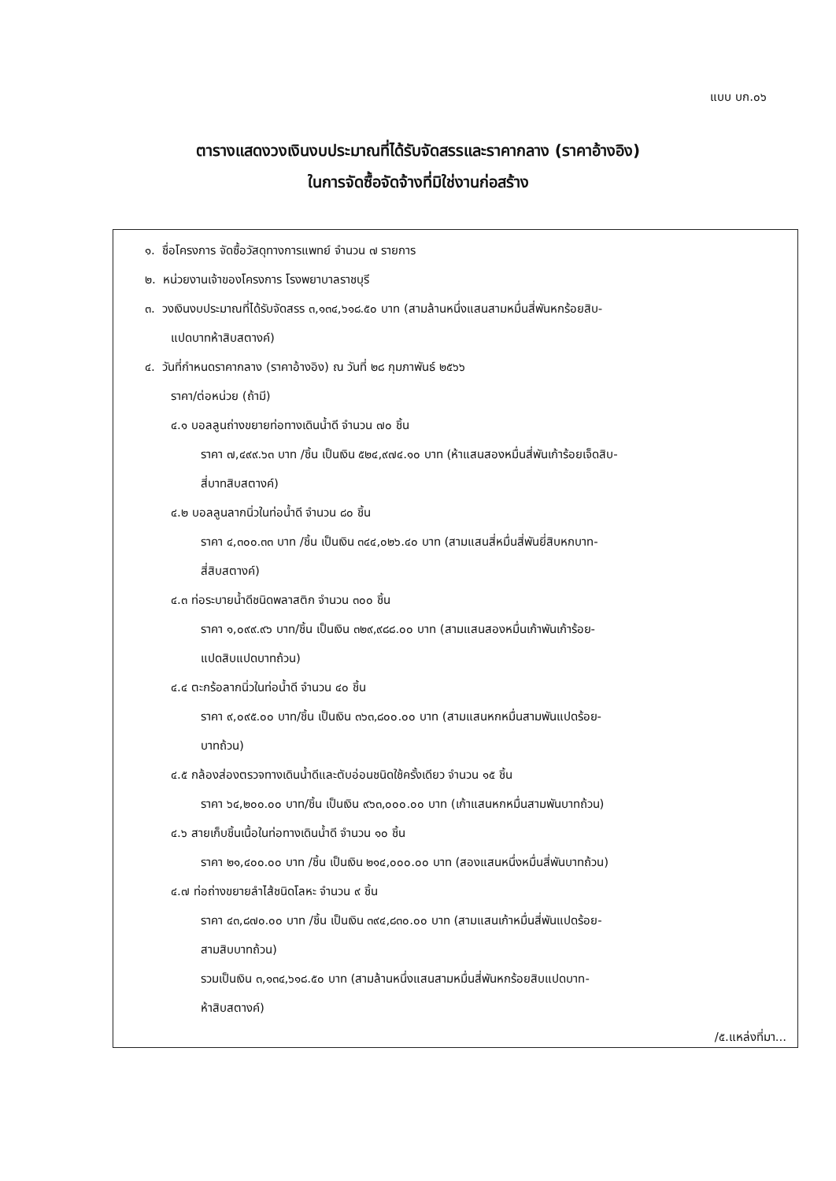แบบ บก.๐๖
ตารางแสดงวงเงินงบประมาณที่ได้รับจัดสรรและราคากลาง (ราคาอ้างอิง)
ในการจัดซื้อจัดจ้างที่มิใช่งานก่อสร้าง
๑. ชื่อโครงการ จัดซื้อวัสดุทางการแพทย์ จำนวน ๗ รายการ
๒. หน่วยงานเจ้าของโครงการ โรงพยาบาลราชบุรี
๓. วงเงินงบประมาณที่ได้รับจัดสรร ๓,๑๓๔,๖๑๘.๕๐ บาท (สามล้านหนึ่งแสนสามหมื่นสี่พันหกร้อยสิบ-
แปดบาทห้าสิบสตางค์)
๔. วันที่กำหนดราคากลาง (ราคาอ้างอิง) ณ วันที่ ๒๘ กุมภาพันธ์ ๒๕๖๖
ราคา/ต่อหน่วย (ถ้ามี)
๔.๑ บอลลูนถ่างขยายท่อทางเดินน้ำดี จำนวน ๗๐ ชิ้น
ราคา ๗,๔๙๙.๖๓ บาท /ชิ้น เป็นเงิน ๕๒๔,๙๗๔.๑๐ บาท (ห้าแสนสองหมื่นสี่พันเก้าร้อยเจ็ดสิบ-
สี่บาทสิบสตางค์)
๔.๒ บอลลูนลากนิ่วในท่อน้ำดี จำนวน ๘๐ ชิ้น
ราคา ๔,๓๐๐.๓๓ บาท /ชิ้น เป็นเงิน ๓๔๔,๐๒๖.๔๐ บาท (สามแสนสี่หมื่นสี่พันยี่สิบหกบาท-
สี่สิบสตางค์)
๔.๓ ท่อระบายน้ำดีชนิดพลาสติก จำนวน ๓๐๐ ชิ้น
ราคา ๑,๐๙๙.๙๖ บาท/ชิ้น เป็นเงิน ๓๒๙,๙๘๘.๐๐ บาท (สามแสนสองหมื่นเก้าพันเก้าร้อย-
แปดสิบแปดบาทถ้วน)
๔.๔ ตะกร้อลากนิ่วในท่อน้ำดี จำนวน ๔๐ ชิ้น
ราคา ๙,๐๙๕.๐๐ บาท/ชิ้น เป็นเงิน ๓๖๓,๘๐๐.๐๐ บาท (สามแสนหกหมื่นสามพันแปดร้อย-
บาทถ้วน)
๔.๕ กล้องส่องตรวจทางเดินน้ำดีและตับอ่อนชนิดใช้ครั้งเดียว จำนวน ๑๕ ชิ้น
ราคา ๖๔,๒๐๐.๐๐ บาท/ชิ้น เป็นเงิน ๙๖๓,๐๐๐.๐๐ บาท (เก้าแสนหกหมื่นสามพันบาทถ้วน)
๔.๖ สายเก็บชิ้นเนื้อในท่อทางเดินน้ำดี จำนวน ๑๐ ชิ้น
ราคา ๒๑,๔๐๐.๐๐ บาท /ชิ้น เป็นเงิน ๒๑๔,๐๐๐.๐๐ บาท (สองแสนหนึ่งหมื่นสี่พันบาทถ้วน)
๔.๗ ท่อถ่างขยายลำไส้ชนิดโลหะ จำนวน ๙ ชิ้น
ราคา ๔๓,๘๗๐.๐๐ บาท /ชิ้น เป็นเงิน ๓๙๔,๘๓๐.๐๐ บาท (สามแสนเก้าหมื่นสี่พันแปดร้อย-
สามสิบบาทถ้วน)
รวมเป็นเงิน ๓,๑๓๔,๖๑๘.๕๐ บาท (สามล้านหนึ่งแสนสามหมื่นสี่พันหกร้อยสิบแปดบาท-
ห้าสิบสตางค์)
/๕.แหล่งที่มา...